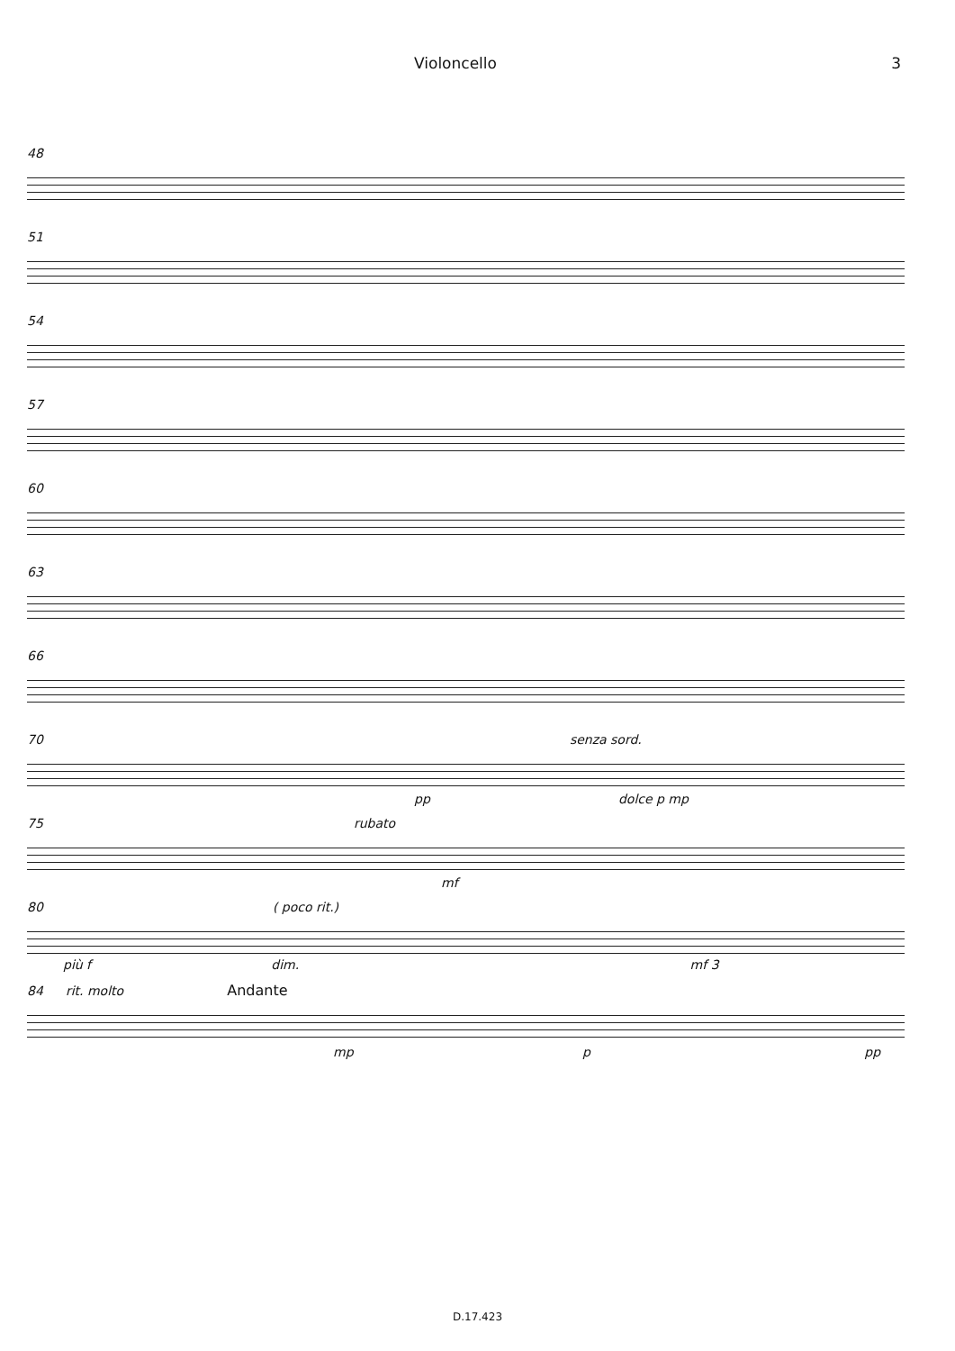Violoncello 3
48
51
54
57
60
63
66
70 senza sord.
pp dolce p mp
75 rubato
mf
80 ( poco rit.)
più f dim. mf 3
84 rit. molto Andante
mp p pp
D.17.423